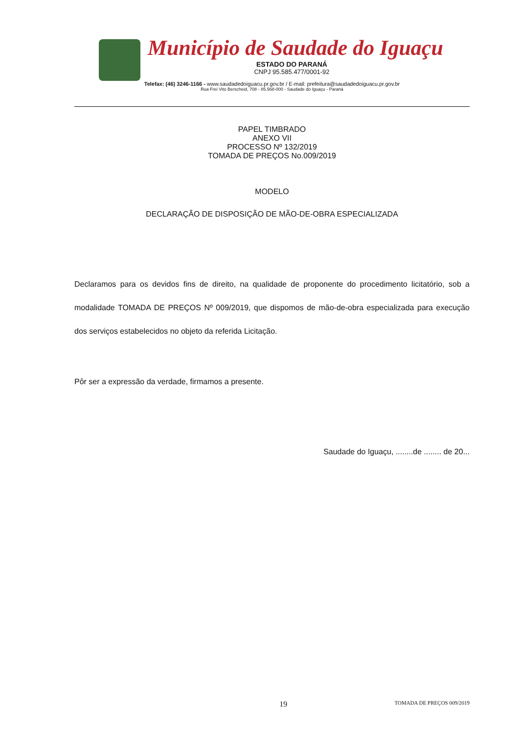Município de Saudade do Iguaçu
ESTADO DO PARANÁ
CNPJ 95.585.477/0001-92
Telefax: (46) 3246-1166 - www.saudadedoiguacu.pr.gov.br / E-mail: prefeitura@saudadedoiguacu.pr.gov.br
Rua Frei Vito Berscheid, 708 - 85.568-000 - Saudade do Iguaçu - Paraná
PAPEL TIMBRADO
ANEXO VII
PROCESSO Nº 132/2019
TOMADA DE PREÇOS No.009/2019
MODELO
DECLARAÇÃO DE DISPOSIÇÃO DE MÃO-DE-OBRA ESPECIALIZADA
Declaramos para os devidos fins de direito, na qualidade de proponente do procedimento licitatório, sob a modalidade TOMADA DE PREÇOS Nº 009/2019, que dispomos de mão-de-obra especializada para execução dos serviços estabelecidos no objeto da referida Licitação.
Pôr ser a expressão da verdade, firmamos a presente.
Saudade do Iguaçu, ........de ........ de 20...
19 TOMADA DE PREÇOS 009/2019